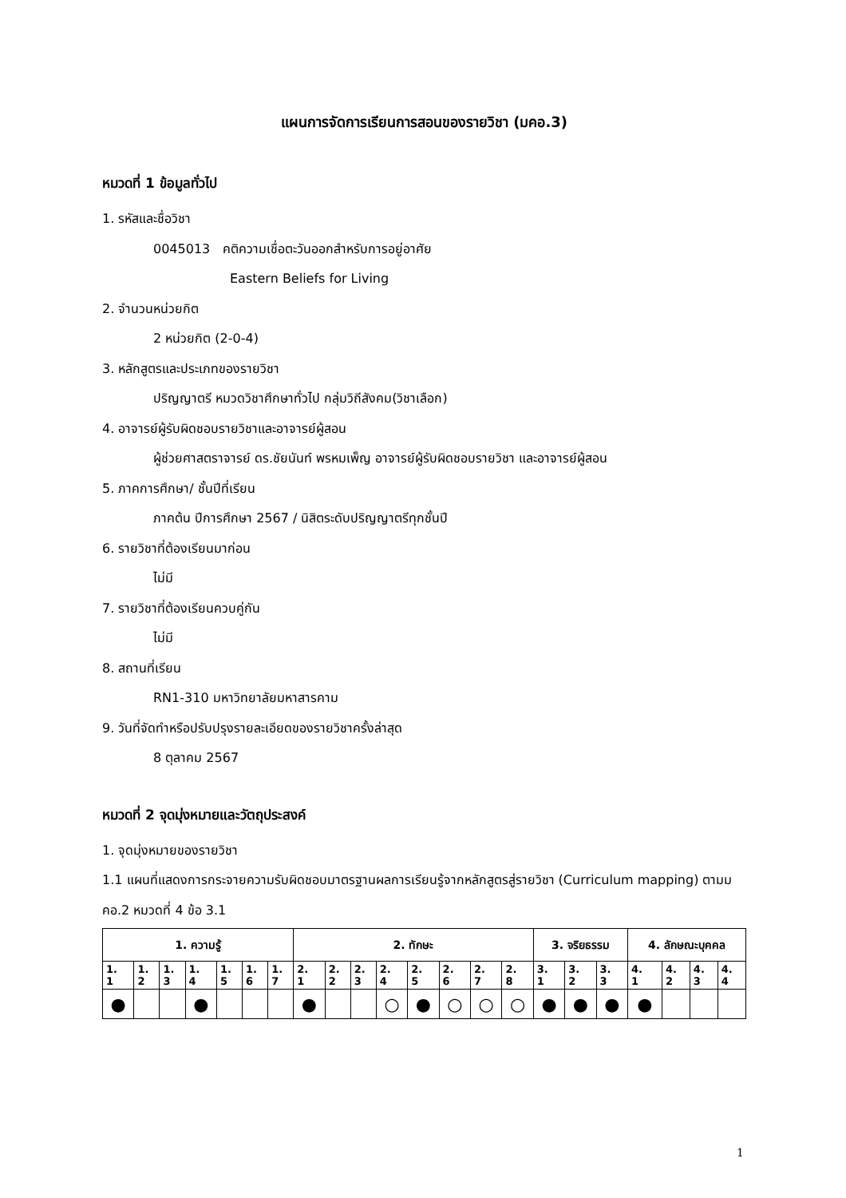แผนการจัดการเรียนการสอนของรายวิชา (มคอ.3)
หมวดที่ 1 ข้อมูลทั่วไป
1. รหัสและชื่อวิชา
0045013 คติความเชื่อตะวันออกสำหรับการอยู่อาศัย
Eastern Beliefs for Living
2. จำนวนหน่วยกิต
2 หน่วยกิต (2-0-4)
3. หลักสูตรและประเภทของรายวิชา
ปริญญาตรี หมวดวิชาศึกษาทั่วไป กลุ่มวิถีสังคม(วิชาเลือก)
4. อาจารย์ผู้รับผิดชอบรายวิชาและอาจารย์ผู้สอน
ผู้ช่วยศาสตราจารย์ ดร.ชัยนันท์ พรหมเพ็ญ อาจารย์ผู้รับผิดชอบรายวิชา และอาจารย์ผู้สอน
5. ภาคการศึกษา/ ชั้นปีที่เรียน
ภาคต้น ปีการศึกษา 2567 / นิสิตระดับปริญญาตรีทุกชั้นปี
6. รายวิชาที่ต้องเรียนมาก่อน
ไม่มี
7. รายวิชาที่ต้องเรียนควบคู่กัน
ไม่มี
8. สถานที่เรียน
RN1-310 มหาวิทยาลัยมหาสารคาม
9. วันที่จัดทำหรือปรับปรุงรายละเอียดของรายวิชาครั้งล่าสุด
8 ตุลาคม 2567
หมวดที่ 2 จุดมุ่งหมายและวัตถุประสงค์
1. จุดมุ่งหมายของรายวิชา
1.1 แผนที่แสดงการกระจายความรับผิดชอบมาตรฐานผลการเรียนรู้จากหลักสูตรสู่รายวิชา (Curriculum mapping) ตามมคอ.2 หมวดที่ 4 ข้อ 3.1
| 1. ความรู้ | | | | | | | 2. ทักษะ | | | | | | | | 3. จริยธรรม | | | 4. ลักษณะบุคคล | | | |
| --- | --- | --- | --- | --- | --- | --- | --- | --- | --- | --- | --- | --- | --- | --- | --- | --- | --- | --- | --- | --- | --- |
| 1. 1 | 1. 2 | 1. 3 | 1. 4 | 1. 5 | 1. 6 | 1. 7 | 2. 1 | 2. 2 | 2. 3 | 2. 4 | 2. 5 | 2. 6 | 2. 7 | 2. 8 | 3. 1 | 3. 2 | 3. 3 | 4. 1 | 4. 2 | 4. 3 | 4. 4 |
| ● | | | ● | | | | ● | | | ○ | ● | ○ | ○ | ○ | ● | ● | ● | ● | | | |
1